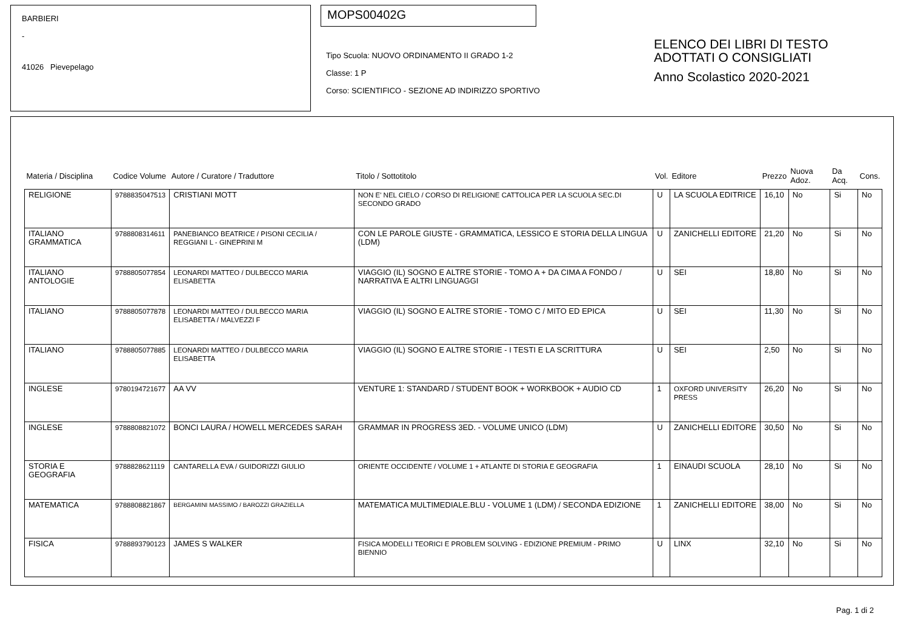BARBIERI
-
41026 Pievepelago
MOPS00402G
Tipo Scuola: NUOVO ORDINAMENTO II GRADO 1-2
Classe: 1 P
Corso: SCIENTIFICO - SEZIONE AD INDIRIZZO SPORTIVO
ELENCO DEI LIBRI DI TESTO
ADOTTATI O CONSIGLIATI
Anno Scolastico 2020-2021
| Materia / Disciplina | Codice Volume | Autore / Curatore / Traduttore | Titolo / Sottotitolo | Vol. | Editore | Prezzo | Nuova Adoz. | Da Acq. | Cons. |
| --- | --- | --- | --- | --- | --- | --- | --- | --- | --- |
| RELIGIONE | 9788835047513 | CRISTIANI MOTT | NON E' NEL CIELO / CORSO DI RELIGIONE CATTOLICA PER LA SCUOLA SEC.DI SECONDO GRADO | U | LA SCUOLA EDITRICE | 16,10 | No | Si | No |
| ITALIANO GRAMMATICA | 9788808314611 | PANEBIANCO BEATRICE / PISONI CECILIA / REGGIANI L - GINEPRINI M | CON LE PAROLE GIUSTE - GRAMMATICA, LESSICO E STORIA DELLA LINGUA (LDM) | U | ZANICHELLI EDITORE | 21,20 | No | Si | No |
| ITALIANO ANTOLOGIE | 9788805077854 | LEONARDI MATTEO / DULBECCO MARIA ELISABETTA | VIAGGIO (IL) SOGNO E ALTRE STORIE - TOMO A + DA CIMA A FONDO / NARRATIVA E ALTRI LINGUAGGI | U | SEI | 18,80 | No | Si | No |
| ITALIANO | 9788805077878 | LEONARDI MATTEO / DULBECCO MARIA ELISABETTA / MALVEZZI F | VIAGGIO (IL) SOGNO E ALTRE STORIE - TOMO C / MITO ED EPICA | U | SEI | 11,30 | No | Si | No |
| ITALIANO | 9788805077885 | LEONARDI MATTEO / DULBECCO MARIA ELISABETTA | VIAGGIO (IL) SOGNO E ALTRE STORIE - I TESTI E LA SCRITTURA | U | SEI | 2,50 | No | Si | No |
| INGLESE | 9780194721677 | AA VV | VENTURE 1: STANDARD / STUDENT BOOK + WORKBOOK + AUDIO CD | 1 | OXFORD UNIVERSITY PRESS | 26,20 | No | Si | No |
| INGLESE | 9788808821072 | BONCI LAURA / HOWELL MERCEDES SARAH | GRAMMAR IN PROGRESS 3ED. - VOLUME UNICO (LDM) | U | ZANICHELLI EDITORE | 30,50 | No | Si | No |
| STORIA E GEOGRAFIA | 9788828621119 | CANTARELLA EVA / GUIDORIZZI GIULIO | ORIENTE OCCIDENTE / VOLUME 1 + ATLANTE DI STORIA E GEOGRAFIA | 1 | EINAUDI SCUOLA | 28,10 | No | Si | No |
| MATEMATICA | 9788808821867 | BERGAMINI MASSIMO / BAROZZI GRAZIELLA | MATEMATICA MULTIMEDIALE.BLU - VOLUME 1 (LDM) / SECONDA EDIZIONE | 1 | ZANICHELLI EDITORE | 38,00 | No | Si | No |
| FISICA | 9788893790123 | JAMES S WALKER | FISICA MODELLI TEORICI E PROBLEM SOLVING - EDIZIONE PREMIUM - PRIMO BIENNIO | U | LINX | 32,10 | No | Si | No |
Pag. 1 di 2